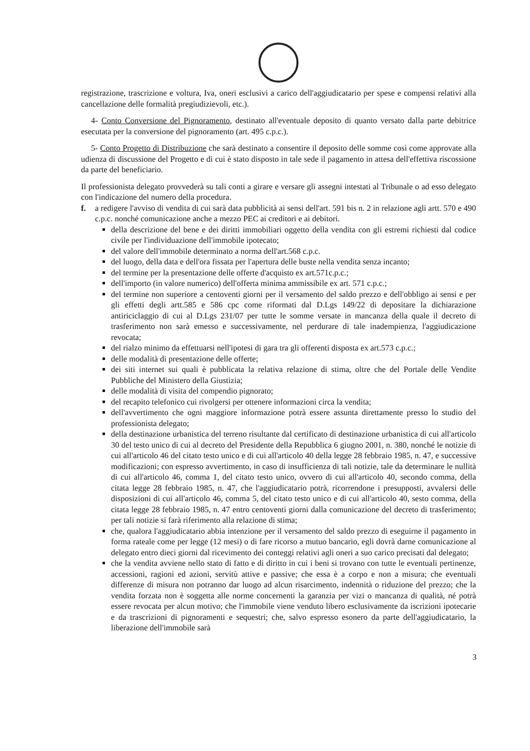registrazione, trascrizione e voltura, Iva, oneri esclusivi a carico dell'aggiudicatario per spese e compensi relativi alla cancellazione delle formalità pregiudizievoli, etc.).
4- Conto Conversione del Pignoramento, destinato all'eventuale deposito di quanto versato dalla parte debitrice esecutata per la conversione del pignoramento (art. 495 c.p.c.).
5- Conto Progetto di Distribuzione che sarà destinato a consentire il deposito delle somme così come approvate alla udienza di discussione del Progetto e di cui è stato disposto in tale sede il pagamento in attesa dell'effettiva riscossione da parte del beneficiario.
Il professionista delegato provvederà su tali conti a girare e versare gli assegni intestati al Tribunale o ad esso delegato con l'indicazione del numero della procedura.
f. a redigere l'avviso di vendita di cui sarà data pubblicità ai sensi dell'art. 591 bis n. 2 in relazione agli artt. 570 e 490 c.p.c. nonché comunicazione anche a mezzo PEC ai creditori e ai debitori.
della descrizione del bene e dei diritti immobiliari oggetto della vendita con gli estremi richiesti dal codice civile per l'individuazione dell'immobile ipotecato;
del valore dell'immobile determinato a norma dell'art.568 c.p.c.
del luogo, della data e dell'ora fissata per l'apertura delle buste nella vendita senza incanto;
del termine per la presentazione delle offerte d'acquisto ex art.571c.p.c.;
dell'importo (in valore numerico) dell'offerta minima ammissibile ex art. 571 c.p.c.;
del termine non superiore a centoventi giorni per il versamento del saldo prezzo e dell'obbligo ai sensi e per gli effetti degli artt.585 e 586 cpc come riformati dal D.Lgs 149/22 di depositare la dichiarazione antiriciclaggio di cui al D.Lgs 231/07 per tutte le somme versate in mancanza della quale il decreto di trasferimento non sarà emesso e successivamente, nel perdurare di tale inadempienza, l'aggiudicazione revocata;
del rialzo minimo da effettuarsi nell'ipotesi di gara tra gli offerenti disposta ex art.573 c.p.c.;
delle modalità di presentazione delle offerte;
dei siti internet sui quali è pubblicata la relativa relazione di stima, oltre che del Portale delle Vendite Pubbliche del Ministero della Giustizia;
delle modalità di visita del compendio pignorato;
del recapito telefonico cui rivolgersi per ottenere informazioni circa la vendita;
dell'avvertimento che ogni maggiore informazione potrà essere assunta direttamente presso lo studio del professionista delegato;
della destinazione urbanistica del terreno risultante dal certificato di destinazione urbanistica di cui all'articolo 30 del testo unico di cui al decreto del Presidente della Repubblica 6 giugno 2001, n. 380, nonché le notizie di cui all'articolo 46 del citato testo unico e di cui all'articolo 40 della legge 28 febbraio 1985, n. 47, e successive modificazioni; con espresso avvertimento, in caso di insufficienza di tali notizie, tale da determinare le nullità di cui all'articolo 46, comma 1, del citato testo unico, ovvero di cui all'articolo 40, secondo comma, della citata legge 28 febbraio 1985, n. 47, che l'aggiudicatario potrà, ricorrendone i presupposti, avvalersi delle disposizioni di cui all'articolo 46, comma 5, del citato testo unico e di cui all'articolo 40, sesto comma, della citata legge 28 febbraio 1985, n. 47 entro centoventi giorni dalla comunicazione del decreto di trasferimento; per tali notizie si farà riferimento alla relazione di stima;
che, qualora l'aggiudicatario abbia intenzione per il versamento del saldo prezzo di eseguirne il pagamento in forma rateale come per legge (12 mesi) o di fare ricorso a mutuo bancario, egli dovrà darne comunicazione al delegato entro dieci giorni dal ricevimento dei conteggi relativi agli oneri a suo carico precisati dal delegato;
che la vendita avviene nello stato di fatto e di diritto in cui i beni si trovano con tutte le eventuali pertinenze, accessioni, ragioni ed azioni, servitù attive e passive; che essa è a corpo e non a misura; che eventuali differenze di misura non potranno dar luogo ad alcun risarcimento, indennità o riduzione del prezzo; che la vendita forzata non è soggetta alle norme concernenti la garanzia per vizi o mancanza di qualità, né potrà essere revocata per alcun motivo; che l'immobile viene venduto libero esclusivamente da iscrizioni ipotecarie e da trascrizioni di pignoramenti e sequestri; che, salvo espresso esonero da parte dell'aggiudicatario, la liberazione dell'immobile sarà
3